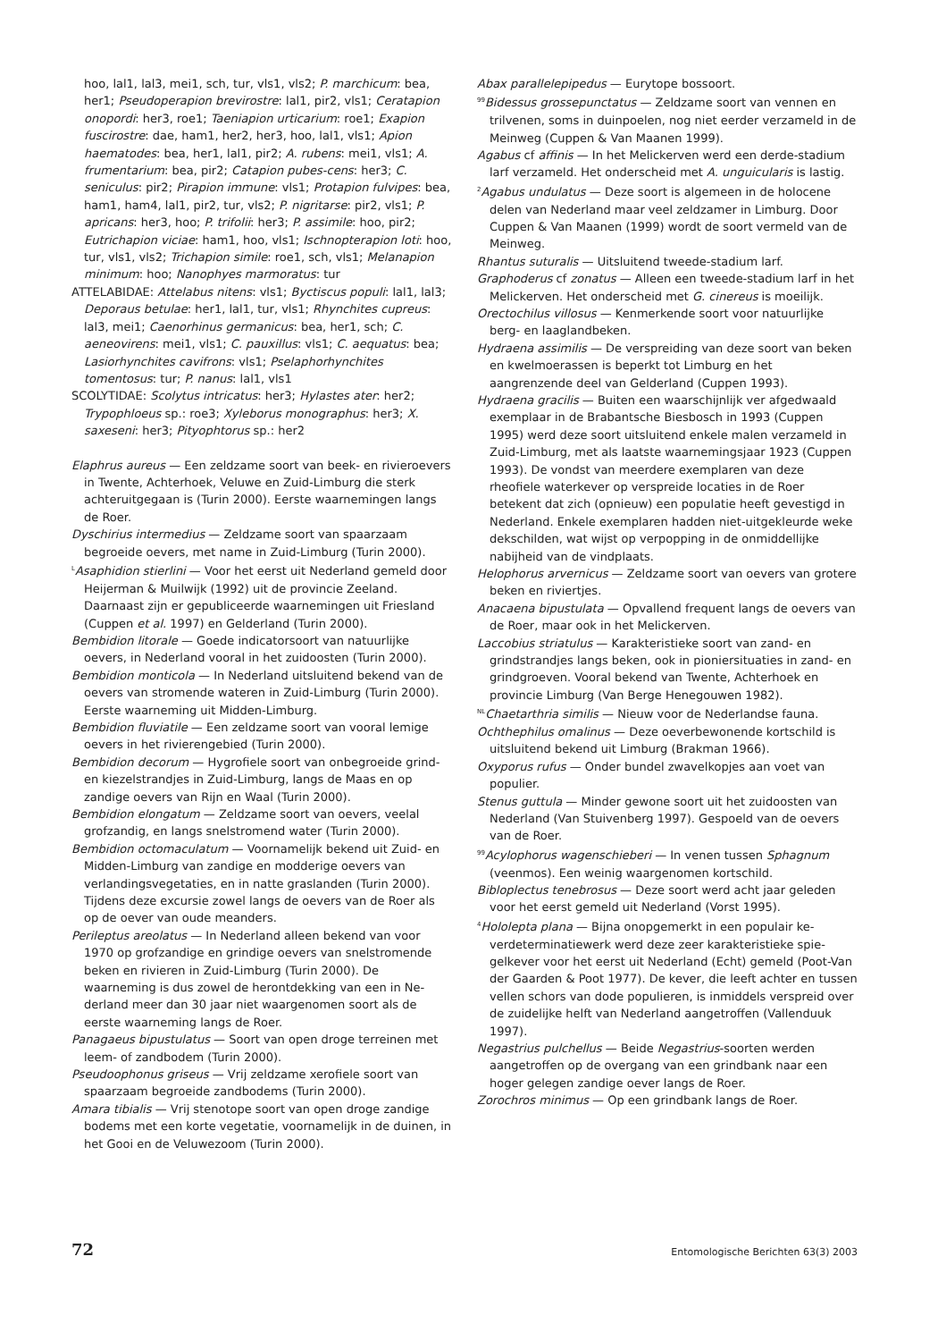hoo, lal1, lal3, mei1, sch, tur, vls1, vls2; P. marchicum: bea, her1; Pseudoperapion brevirostre: lal1, pir2, vls1; Cerata­pion onopordi: her3, roe1; Taeniapion urticarium: roe1; Exapion fuscirostre: dae, ham1, her2, her3, hoo, lal1, vls1; Apion haematodes: bea, her1, lal1, pir2; A. rubens: mei1, vls1; A. frumentarium: bea, pir2; Catapion pubes-cens: her3; C. seniculus: pir2; Pirapion immune: vls1; Protapion fulvipes: bea, ham1, ham4, lal1, pir2, tur, vls2; P. nigritarse: pir2, vls1; P. apricans: her3, hoo; P. trifolii: her3; P. assimile: hoo, pir2; Eutrichapion viciae: ham1, hoo, vls1; Ischnopterapion loti: hoo, tur, vls1, vls2; Trichapion simile: roe1, sch, vls1; Melanapion minimum: hoo; Nanophyes marmoratus: tur
ATTELABIDAE: Attelabus nitens: vls1; Byctiscus populi: lal1, lal3; Deporaus betulae: her1, lal1, tur, vls1; Rhynchites cupreus: lal3, mei1; Caenorhinus germanicus: bea, her1, sch; C. aeneovirens: mei1, vls1; C. pauxillus: vls1; C. ae­quatus: bea; Lasiorhynchites cavifrons: vls1; Pselaphorhynchites tomentosus: tur; P. nanus: lal1, vls1
SCOLYTIDAE: Scolytus intricatus: her3; Hylastes ater: her2; Trypophloeus sp.: roe3; Xyleborus monographus: her3; X. saxeseni: her3; Pityophtorus sp.: her2
Elaphrus aureus — Een zeldzame soort van beek- en rivier­oevers in Twente, Achterhoek, Veluwe en Zuid-Limburg die sterk achteruitgegaan is (Turin 2000). Eerste waarnemin­gen langs de Roer.
Dyschirius intermedius — Zeldzame soort van spaarzaam begroeide oevers, met name in Zuid-Limburg (Turin 2000).
<sup>L</sup>Asaphidion stierlini — Voor het eerst uit Nederland gemeld door Heijerman & Muilwijk (1992) uit de provincie Zee­land. Daarnaast zijn er gepubliceerde waarnemingen uit Friesland (Cuppen et al. 1997) en Gelderland (Turin 2000).
Bembidion litorale — Goede indicatorsoort van natuurlijke oevers, in Nederland vooral in het zuidoosten (Turin 2000).
Bembidion monticola — In Nederland uitsluitend bekend van de oevers van stromende wateren in Zuid-Limburg (Turin 2000). Eerste waarneming uit Midden-Limburg.
Bembidion fluviatile — Een zeldzame soort van vooral lemi­ge oevers in het rivierengebied (Turin 2000).
Bembidion decorum — Hygrofiele soort van onbegroeide grind- en kiezelstrandjes in Zuid-Limburg, langs de Maas en op zandige oevers van Rijn en Waal (Turin 2000).
Bembidion elongatum — Zeldzame soort van oevers, veelal grofzandig, en langs snelstromend water (Turin 2000).
Bembidion octomaculatum — Voornamelijk bekend uit Zuid- en Midden-Limburg van zandige en modderige oevers van verlandingsvegetaties, en in natte graslanden (Turin 2000). Tijdens deze excursie zowel langs de oevers van de Roer als op de oever van oude meanders.
Perileptus areolatus — In Nederland alleen bekend van voor 1970 op grofzandige en grindige oevers van snelstromen­de beken en rivieren in Zuid-Limburg (Turin 2000). De waarneming is dus zowel de herontdekking van een in Ne­derland meer dan 30 jaar niet waargenomen soort als de eerste waarneming langs de Roer.
Panagaeus bipustulatus — Soort van open droge terreinen met leem- of zandbodem (Turin 2000).
Pseudoophonus griseus — Vrij zeldzame xerofiele soort van spaarzaam begroeide zandbodems (Turin 2000).
Amara tibialis — Vrij stenotope soort van open droge zandi­ge bodems met een korte vegetatie, voornamelijk in de duinen, in het Gooi en de Veluwezoom (Turin 2000).
Abax parallelepipedus — Eurytope bossoort.
<sup>99</sup> Bidessus grossepunctatus — Zeldzame soort van vennen en trilvenen, soms in duinpoelen, nog niet eerder verza­meld in de Meinweg (Cuppen & Van Maanen 1999).
Agabus cf affinis — In het Melickerven werd een derde-sta­dium larf verzameld. Het onderscheid met A. unguicularis is lastig.
<sup>2</sup> Agabus undulatus — Deze soort is algemeen in de holocene delen van Nederland maar veel zeldzamer in Limburg. Door Cuppen & Van Maanen (1999) wordt de soort ver­meld van de Meinweg.
Rhantus suturalis — Uitsluitend tweede-stadium larf.
Graphoderus cf zonatus — Alleen een tweede-stadium larf in het Melickerven. Het onderscheid met G. cinereus is moei­lijk.
Orectochilus villosus — Kenmerkende soort voor natuurlijke berg- en laaglandbeken.
Hydraena assimilis — De verspreiding van deze soort van beken en kwelmoerassen is beperkt tot Limburg en het aangrenzende deel van Gelderland (Cuppen 1993).
Hydraena gracilis — Buiten een waarschijnlijk ver afge­dwaald exemplaar in de Brabantsche Biesbosch in 1993 (Cuppen 1995) werd deze soort uitsluitend enkele malen verzameld in Zuid-Limburg, met als laatste waarnemings­jaar 1923 (Cuppen 1993). De vondst van meerdere exemplaren van deze rheofiele waterkever op verspreide locaties in de Roer betekent dat zich (opnieuw) een popu­latie heeft gevestigd in Nederland. Enkele exemplaren hadden niet-uitgekleurde weke dekschilden, wat wijst op verpopping in de onmiddellijke nabijheid van de vind­plaats.
Helophorus arvernicus — Zeldzame soort van oevers van grotere beken en riviertjes.
Anacaena bipustulata — Opvallend frequent langs de oevers van de Roer, maar ook in het Melickerven.
Laccobius striatulus — Karakteristieke soort van zand- en grindstrandjes langs beken, ook in pioniersituaties in zand- en grindgroeven. Vooral bekend van Twente, Ach­terhoek en provincie Limburg (Van Berge Henegouwen 1982).
<sup>NL</sup>Chaetarthria similis — Nieuw voor de Nederlandse fauna.
Ochthephilus omalinus — Deze oeverbewonende kortschild is uitsluitend bekend uit Limburg (Brakman 1966).
Oxyporus rufus — Onder bundel zwavelkopjes aan voet van populier.
Stenus guttula — Minder gewone soort uit het zuidoosten van Nederland (Van Stuivenberg 1997). Gespoeld van de oevers van de Roer.
<sup>99</sup> Acylophorus wagenschieberi — In venen tussen Sphagnum (veenmos). Een weinig waargenomen kortschild.
Bibloplectus tenebrosus — Deze soort werd acht jaar gele­den voor het eerst gemeld uit Nederland (Vorst 1995).
<sup>4</sup> Hololepta plana — Bijna onopgemerkt in een populair ke­verdeterminatiewerk werd deze zeer karakteristieke spie­gelkever voor het eerst uit Nederland (Echt) gemeld (Poot-Van der Gaarden & Poot 1977). De kever, die leeft achter en tussen vellen schors van dode populieren, is inmiddels verspreid over de zuidelijke helft van Nederland aangetrof­fen (Vallenduuk 1997).
Negastrius pulchellus — Beide Negastrius-soorten werden aangetroffen op de overgang van een grindbank naar een hoger gelegen zandige oever langs de Roer.
Zorochros minimus — Op een grindbank langs de Roer.
72 Entomologische Berichten 63(3) 2003